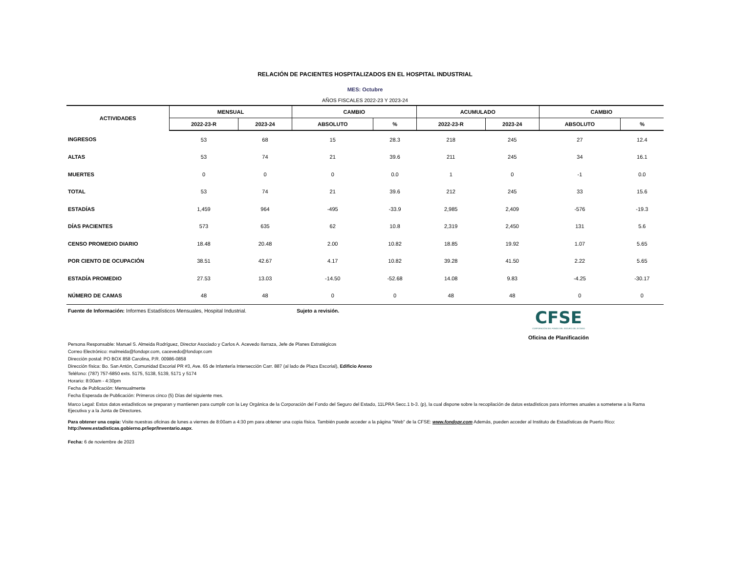RELACIÓN DE PACIENTES HOSPITALIZADOS EN EL HOSPITAL INDUSTRIAL
MES: Octubre
AÑOS FISCALES 2022-23 Y 2023-24
| ACTIVIDADES | MENSUAL | | CAMBIO | | ACUMULADO | | CAMBIO | |
| --- | --- | --- | --- | --- | --- | --- | --- | --- |
| | 2022-23-R | 2023-24 | ABSOLUTO | % | 2022-23-R | 2023-24 | ABSOLUTO | % |
| INGRESOS | 53 | 68 | 15 | 28.3 | 218 | 245 | 27 | 12.4 |
| ALTAS | 53 | 74 | 21 | 39.6 | 211 | 245 | 34 | 16.1 |
| MUERTES | 0 | 0 | 0 | 0.0 | 1 | 0 | -1 | 0.0 |
| TOTAL | 53 | 74 | 21 | 39.6 | 212 | 245 | 33 | 15.6 |
| ESTADÍAS | 1,459 | 964 | -495 | -33.9 | 2,985 | 2,409 | -576 | -19.3 |
| DÍAS PACIENTES | 573 | 635 | 62 | 10.8 | 2,319 | 2,450 | 131 | 5.6 |
| CENSO PROMEDIO DIARIO | 18.48 | 20.48 | 2.00 | 10.82 | 18.85 | 19.92 | 1.07 | 5.65 |
| POR CIENTO DE OCUPACIÓN | 38.51 | 42.67 | 4.17 | 10.82 | 39.28 | 41.50 | 2.22 | 5.65 |
| ESTADÍA PROMEDIO | 27.53 | 13.03 | -14.50 | -52.68 | 14.08 | 9.83 | -4.25 | -30.17 |
| NÚMERO DE CAMAS | 48 | 48 | 0 | 0 | 48 | 48 | 0 | 0 |
Fuente de Información: Informes Estadísticos Mensuales, Hospital Industrial. Sujeto a revisión.
CFSE
CORPORACIÓN DEL FONDO DEL SEGURO DEL ESTADO
Oficina de Planificación
Persona Responsable: Manuel S. Almeida Rodríguez, Director Asociado y Carlos A. Acevedo Ilarraza, Jefe de Planes Estratégicos
Correo Electrónico: malmeida@fondopr.com, cacevedo@fondopr.com
Dirección postal: PO BOX 858 Carolina, P.R. 00986-0858
Dirección física: Bo. San Antón, Comunidad Escorial PR #3, Ave. 65 de Infantería Intersección Carr. 887 (al lado de Plaza Escorial), Edificio Anexo
Teléfono: (787) 757-6850 exts. 5175, 5138, 5139, 5171 y 5174
Horario: 8:00am - 4:30pm
Fecha de Publicación: Mensualmente
Fecha Esperada de Publicación: Primeros cinco (5) Días del siguiente mes.
Marco Legal: Estos datos estadísticos se preparan y mantienen para cumplir con la Ley Orgánica de la Corporación del Fondo del Seguro del Estado, 11LPRA Secc.1 b-3. (p), la cual dispone sobre la recopilación de datos estadísticos para informes anuales a someterse a la Rama Ejecutiva y a la Junta de Directores.
Para obtener una copia: Visite nuestras oficinas de lunes a viernes de 8:00am a 4:30 pm para obtener una copia física. También puede acceder a la página "Web" de la CFSE: www.fondopr.com Además, pueden acceder al Instituto de Estadísticas de Puerto Rico: http://www.estadisticas.gobierno.pr/iepr/Inventario.aspx.
Fecha: 6 de noviembre de 2023